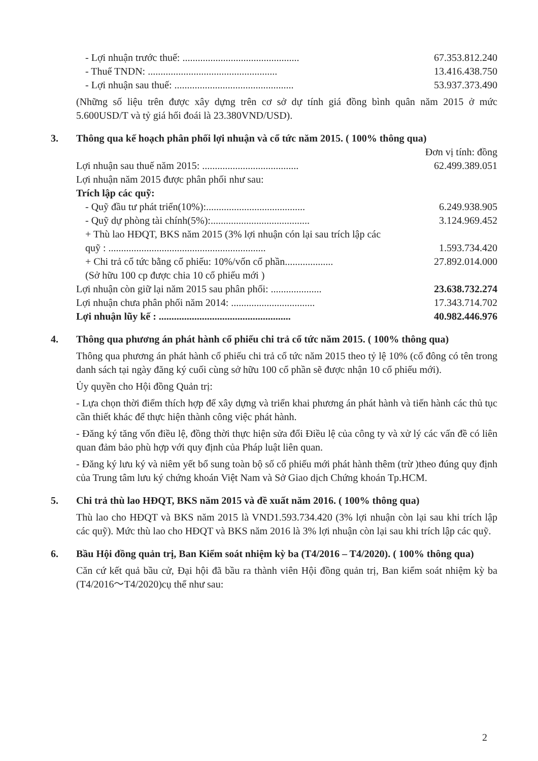- Lợi nhuận trước thuế: .............................................. 67.353.812.240
- Thuế TNDN: ................................................... 13.416.438.750
- Lợi nhuận sau thuế: ............................................... 53.937.373.490
(Những số liệu trên được xây dựng trên cơ sở dự tính giá đồng bình quân năm 2015 ở mức 5.600USD/T và tỷ giá hối đoái là 23.380VND/USD).
3. Thông qua kế hoạch phân phối lợi nhuận và cổ tức năm 2015. ( 100% thông qua)
Đơn vị tính: đồng
Lợi nhuận sau thuế năm 2015: ...................................... 62.499.389.051
Lợi nhuận năm 2015 được phân phối như sau:
Trích lập các quỹ:
- Quỹ đầu tư phát triển(10%):....................................... 6.249.938.905
- Quỹ dự phòng tài chính(5%):....................................... 3.124.969.452
+ Thù lao HĐQT, BKS năm 2015 (3% lợi nhuận cón lại sau trích lập các
quỹ : .............................................................. 1.593.734.420
+ Chi trả cổ tức bằng cổ phiếu: 10%/vốn cổ phần................... 27.892.014.000
(Sở hữu 100 cp được chia 10 cổ phiếu mới )
Lợi nhuận còn giữ lại năm 2015 sau phân phối: .................... 23.638.732.274
Lợi nhuận chưa phân phối năm 2014: ................................. 17.343.714.702
Lợi nhuận lũy kế : .................................................... 40.982.446.976
4. Thông qua phương án phát hành cổ phiếu chi trả cổ tức năm 2015. ( 100% thông qua)
Thông qua phương án phát hành cổ phiếu chi trả cổ tức năm 2015 theo tỷ lệ 10% (cổ đông có tên trong danh sách tại ngày đăng ký cuối cùng sở hữu 100 cổ phần sẽ được nhận 10 cổ phiếu mới).
Ủy quyền cho Hội đồng Quản trị:
- Lựa chọn thời điểm thích hợp để xây dựng và triển khai phương án phát hành và tiến hành các thủ tục cần thiết khác để thực hiện thành công việc phát hành.
- Đăng ký tăng vốn điều lệ, đồng thời thực hiện sửa đổi Điều lệ của công ty và xử lý các vấn đề có liên quan đảm bảo phù hợp với quy định của Pháp luật liên quan.
- Đăng ký lưu ký và niêm yết bổ sung toàn bộ số cổ phiếu mới phát hành thêm (trừ )theo đúng quy định của Trung tâm lưu ký chứng khoán Việt Nam và Sở Giao dịch Chứng khoán Tp.HCM.
5. Chi trả thù lao HĐQT, BKS năm 2015 và đề xuất năm 2016. ( 100% thông qua)
Thù lao cho HĐQT và BKS năm 2015 là VND1.593.734.420 (3% lợi nhuận còn lại sau khi trích lập các quỹ). Mức thù lao cho HĐQT và BKS năm 2016 là 3% lợi nhuận còn lại sau khi trích lập các quỹ.
6. Bầu Hội đồng quản trị, Ban Kiểm soát nhiệm kỳ ba (T4/2016 – T4/2020). ( 100% thông qua)
Căn cứ kết quả bầu cử, Đại hội đã bầu ra thành viên Hội đồng quản trị, Ban kiểm soát nhiệm kỳ ba (T4/2016～T4/2020)cụ thể như sau:
2